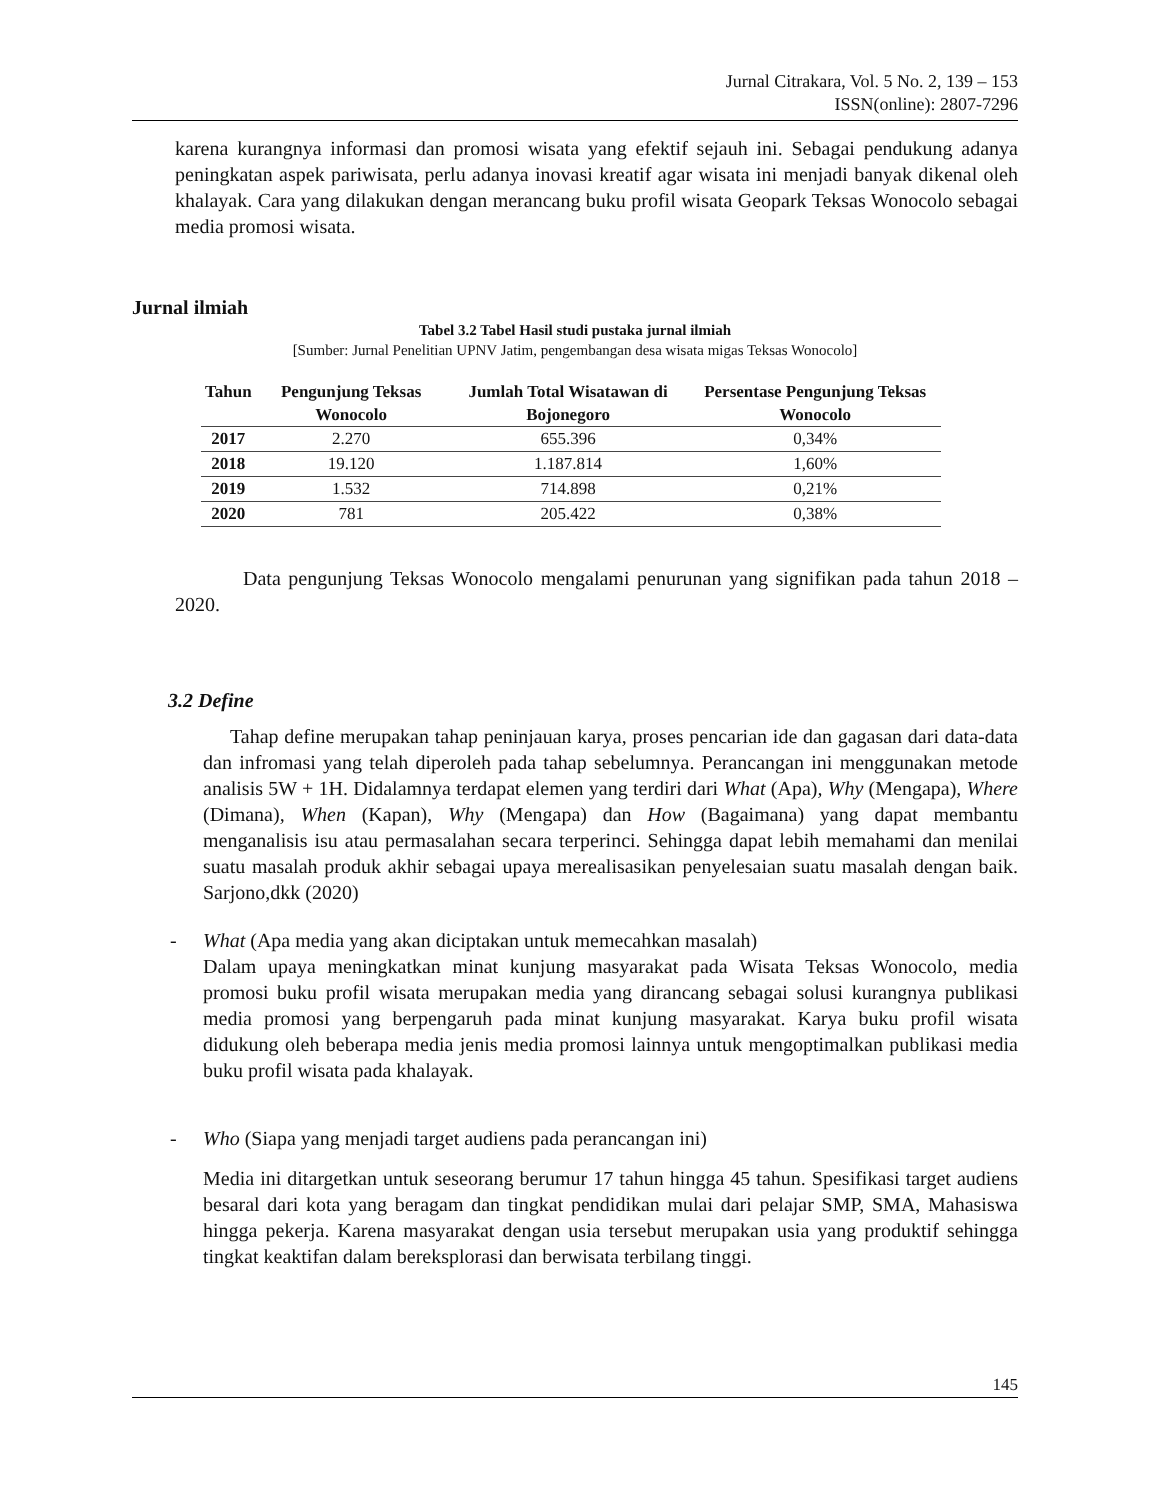Jurnal Citrakara, Vol. 5 No. 2, 139 – 153
ISSN(online): 2807-7296
karena kurangnya informasi dan promosi wisata yang efektif sejauh ini. Sebagai pendukung adanya peningkatan aspek pariwisata, perlu adanya inovasi kreatif agar wisata ini menjadi banyak dikenal oleh khalayak. Cara yang dilakukan dengan merancang buku profil wisata Geopark Teksas Wonocolo sebagai media promosi wisata.
Jurnal ilmiah
Tabel 3.2 Tabel Hasil studi pustaka jurnal ilmiah
[Sumber: Jurnal Penelitian UPNV Jatim, pengembangan desa wisata migas Teksas Wonocolo]
| Tahun | Pengunjung Teksas Wonocolo | Jumlah Total Wisatawan di Bojonegoro | Persentase Pengunjung Teksas Wonocolo |
| --- | --- | --- | --- |
| 2017 | 2.270 | 655.396 | 0,34% |
| 2018 | 19.120 | 1.187.814 | 1,60% |
| 2019 | 1.532 | 714.898 | 0,21% |
| 2020 | 781 | 205.422 | 0,38% |
Data pengunjung Teksas Wonocolo mengalami penurunan yang signifikan pada tahun 2018 – 2020.
3.2 Define
Tahap define merupakan tahap peninjauan karya, proses pencarian ide dan gagasan dari data-data dan infromasi yang telah diperoleh pada tahap sebelumnya. Perancangan ini menggunakan metode analisis 5W + 1H. Didalamnya terdapat elemen yang terdiri dari What (Apa), Why (Mengapa), Where (Dimana), When (Kapan), Why (Mengapa) dan How (Bagaimana) yang dapat membantu menganalisis isu atau permasalahan secara terperinci. Sehingga dapat lebih memahami dan menilai suatu masalah produk akhir sebagai upaya merealisasikan penyelesaian suatu masalah dengan baik. Sarjono,dkk (2020)
- What (Apa media yang akan diciptakan untuk memecahkan masalah)
Dalam upaya meningkatkan minat kunjung masyarakat pada Wisata Teksas Wonocolo, media promosi buku profil wisata merupakan media yang dirancang sebagai solusi kurangnya publikasi media promosi yang berpengaruh pada minat kunjung masyarakat. Karya buku profil wisata didukung oleh beberapa media jenis media promosi lainnya untuk mengoptimalkan publikasi media buku profil wisata pada khalayak.
- Who (Siapa yang menjadi target audiens pada perancangan ini)
Media ini ditargetkan untuk seseorang berumur 17 tahun hingga 45 tahun. Spesifikasi target audiens besaral dari kota yang beragam dan tingkat pendidikan mulai dari pelajar SMP, SMA, Mahasiswa hingga pekerja. Karena masyarakat dengan usia tersebut merupakan usia yang produktif sehingga tingkat keaktifan dalam bereksplorasi dan berwisata terbilang tinggi.
145